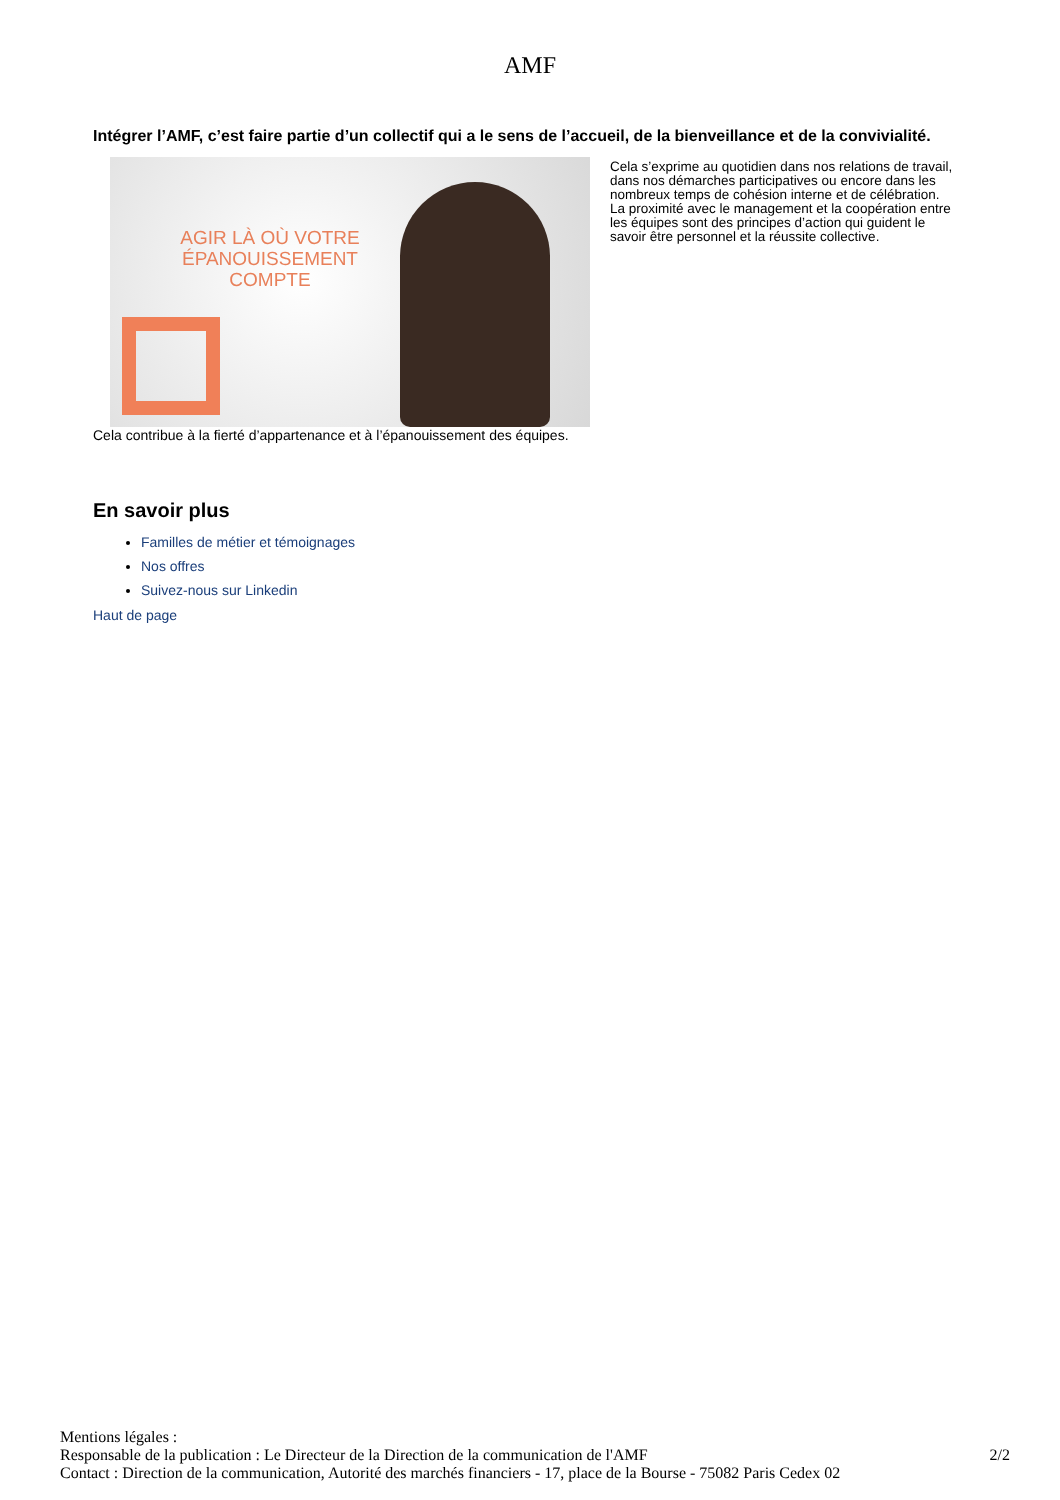AMF
Intégrer l’AMF, c’est faire partie d’un collectif qui a le sens de l’accueil, de la bienveillance et de la convivialité.
AGIR LÀ OÙ VOTRE ÉPANOUISSEMENT COMPTE
Cela s’exprime au quotidien dans nos relations de travail, dans nos démarches participatives ou encore dans les nombreux temps de cohésion interne et de célébration. La proximité avec le management et la coopération entre les équipes sont des principes d’action qui guident le savoir être personnel et la réussite collective.
Cela contribue à la fierté d’appartenance et à l’épanouissement des équipes.
En savoir plus
Familles de métier et témoignages
Nos offres
Suivez-nous sur Linkedin
Haut de page
Mentions légales :
2/2 Responsable de la publication : Le Directeur de la Direction de la communication de l'AMF
Contact : Direction de la communication, Autorité des marchés financiers - 17, place de la Bourse - 75082 Paris Cedex 02